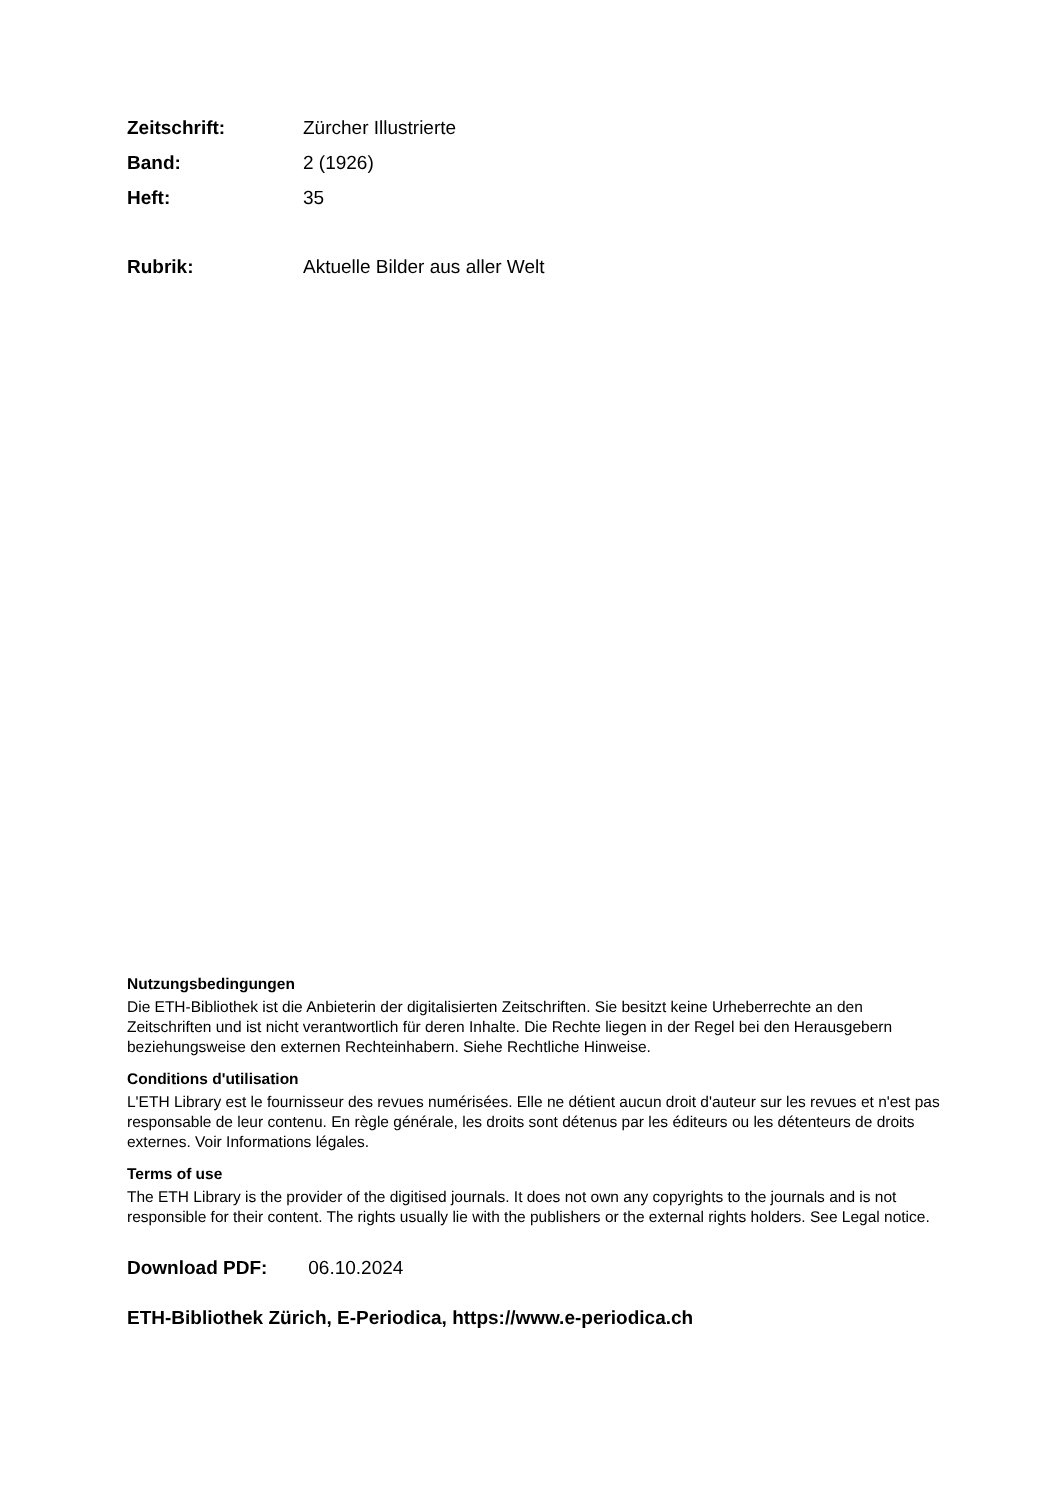Zeitschrift: Zürcher Illustrierte
Band: 2 (1926)
Heft: 35
Rubrik: Aktuelle Bilder aus aller Welt
Nutzungsbedingungen
Die ETH-Bibliothek ist die Anbieterin der digitalisierten Zeitschriften. Sie besitzt keine Urheberrechte an den Zeitschriften und ist nicht verantwortlich für deren Inhalte. Die Rechte liegen in der Regel bei den Herausgebern beziehungsweise den externen Rechteinhabern. Siehe Rechtliche Hinweise.
Conditions d'utilisation
L'ETH Library est le fournisseur des revues numérisées. Elle ne détient aucun droit d'auteur sur les revues et n'est pas responsable de leur contenu. En règle générale, les droits sont détenus par les éditeurs ou les détenteurs de droits externes. Voir Informations légales.
Terms of use
The ETH Library is the provider of the digitised journals. It does not own any copyrights to the journals and is not responsible for their content. The rights usually lie with the publishers or the external rights holders. See Legal notice.
Download PDF: 06.10.2024
ETH-Bibliothek Zürich, E-Periodica, https://www.e-periodica.ch